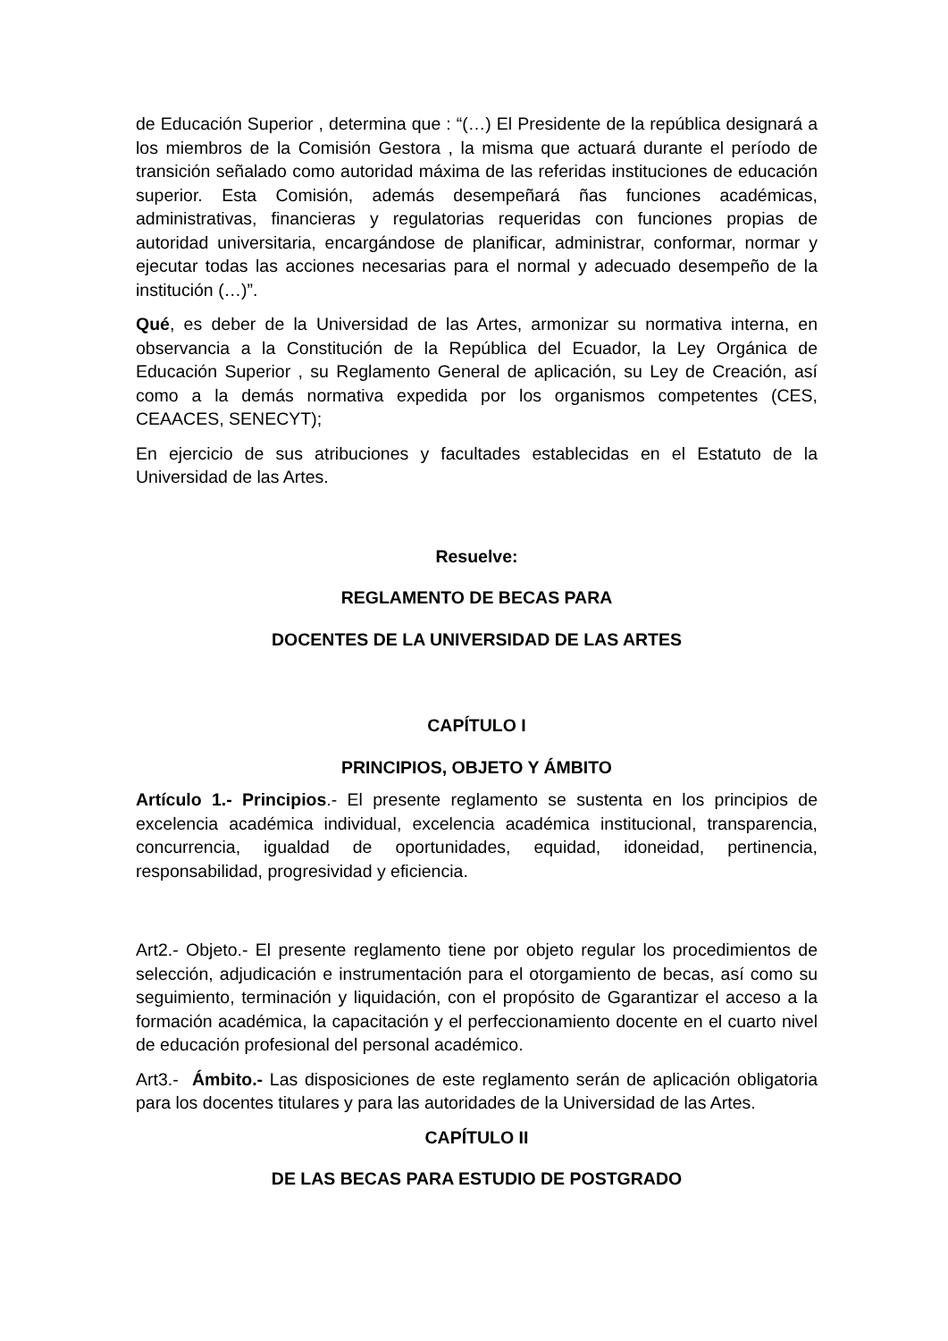de Educación Superior , determina que : “(…) El Presidente de la república designará a los miembros de la Comisión Gestora , la misma que actuará durante el período de transición señalado como autoridad máxima de las referidas instituciones de educación superior. Esta Comisión, además desempeñará ñas funciones académicas, administrativas, financieras y regulatorias requeridas con funciones propias de autoridad universitaria, encargándose de planificar, administrar, conformar, normar y ejecutar todas las acciones necesarias para el normal y adecuado desempeño de la institución (…)”.
Qué, es deber de la Universidad de las Artes, armonizar su normativa interna, en observancia a la Constitución de la República del Ecuador, la Ley Orgánica de Educación Superior , su Reglamento General de aplicación, su Ley de Creación, así como a la demás normativa expedida por los organismos competentes (CES, CEAACES, SENECYT);
En ejercicio de sus atribuciones y facultades establecidas en el Estatuto de la Universidad de las Artes.
Resuelve:
REGLAMENTO DE BECAS PARA
DOCENTES DE LA UNIVERSIDAD DE LAS ARTES
CAPÍTULO I
PRINCIPIOS, OBJETO Y ÁMBITO
Artículo 1.- Principios.- El presente reglamento se sustenta en los principios de excelencia académica individual, excelencia académica institucional, transparencia, concurrencia, igualdad de oportunidades, equidad, idoneidad, pertinencia, responsabilidad, progresividad y eficiencia.
Art2.- Objeto.- El presente reglamento tiene por objeto regular los procedimientos de selección, adjudicación e instrumentación para el otorgamiento de becas, así como su seguimiento, terminación y liquidación, con el propósito de Ggarantizar el acceso a la formación académica, la capacitación y el perfeccionamiento docente en el cuarto nivel de educación profesional del personal académico.
Art3.- Ámbito.- Las disposiciones de este reglamento serán de aplicación obligatoria para los docentes titulares y para las autoridades de la Universidad de las Artes.
CAPÍTULO II
DE LAS BECAS PARA ESTUDIO DE POSTGRADO